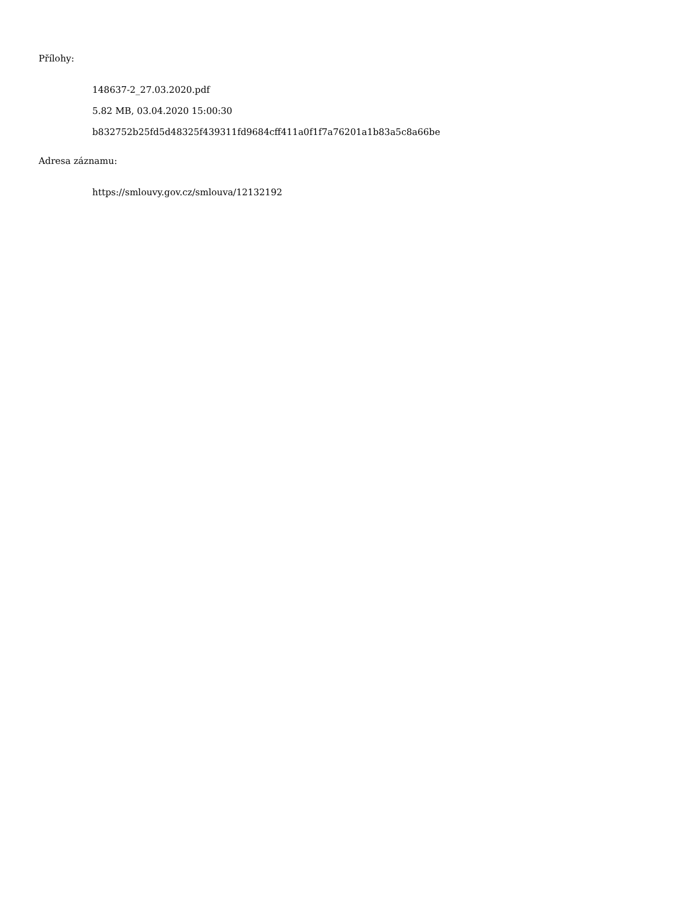Přílohy:
148637-2_27.03.2020.pdf
5.82 MB, 03.04.2020 15:00:30
b832752b25fd5d48325f439311fd9684cff411a0f1f7a76201a1b83a5c8a66be
Adresa záznamu:
https://smlouvy.gov.cz/smlouva/12132192